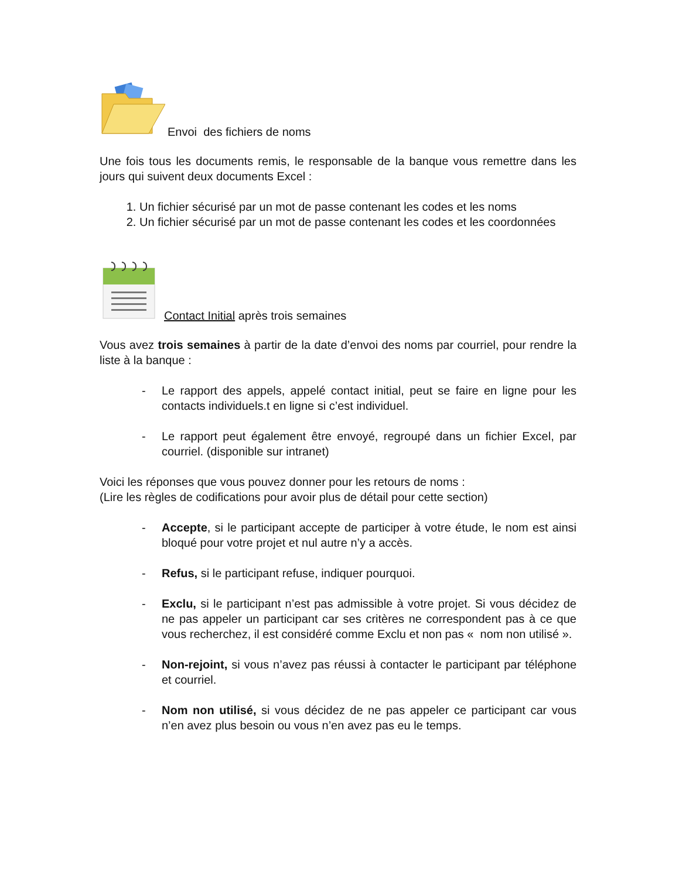Envoi des fichiers de noms
Une fois tous les documents remis, le responsable de la banque vous remettre dans les jours qui suivent deux documents Excel :
1. Un fichier sécurisé par un mot de passe contenant les codes et les noms
2. Un fichier sécurisé par un mot de passe contenant les codes et les coordonnées
Contact Initial après trois semaines
Vous avez trois semaines à partir de la date d’envoi des noms par courriel, pour rendre la liste à la banque :
- Le rapport des appels, appelé contact initial, peut se faire en ligne pour les contacts individuels.t en ligne si c’est individuel.
- Le rapport peut également être envoyé, regroupé dans un fichier Excel, par courriel. (disponible sur intranet)
Voici les réponses que vous pouvez donner pour les retours de noms :
(Lire les règles de codifications pour avoir plus de détail pour cette section)
- Accepte, si le participant accepte de participer à votre étude, le nom est ainsi bloqué pour votre projet et nul autre n’y a accès.
- Refus, si le participant refuse, indiquer pourquoi.
- Exclu, si le participant n’est pas admissible à votre projet. Si vous décidez de ne pas appeler un participant car ses critères ne correspondent pas à ce que vous recherchez, il est considéré comme Exclu et non pas « nom non utilisé ».
- Non-rejoint, si vous n’avez pas réussi à contacter le participant par téléphone et courriel.
- Nom non utilisé, si vous décidez de ne pas appeler ce participant car vous n’en avez plus besoin ou vous n’en avez pas eu le temps.